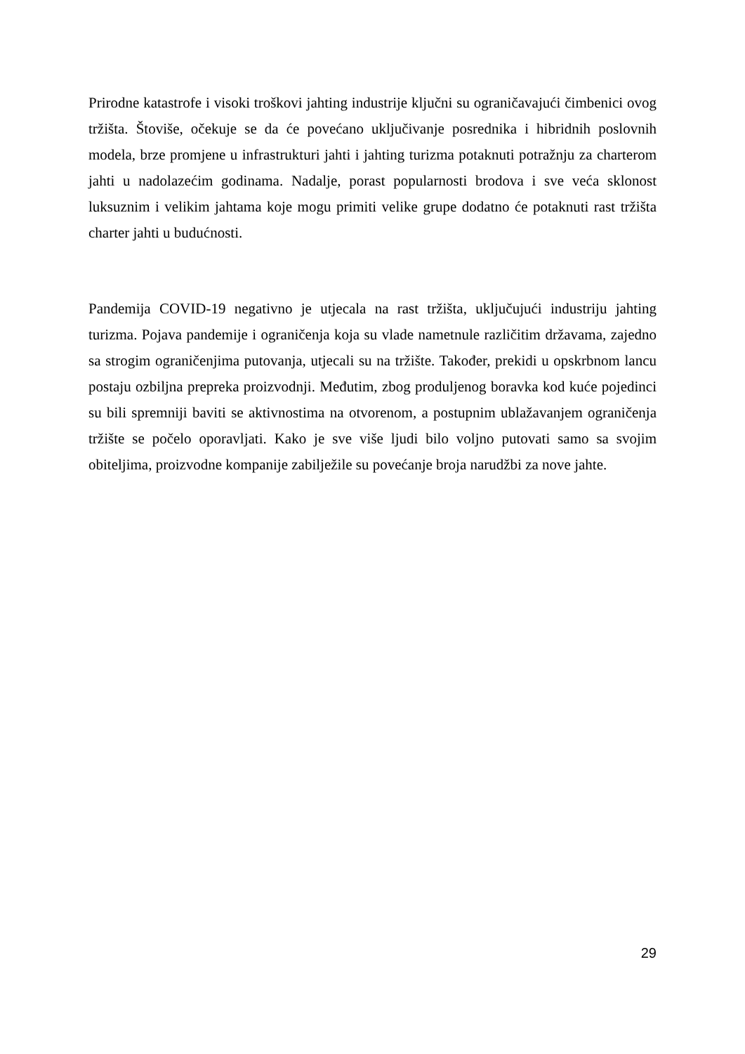Prirodne katastrofe i visoki troškovi jahting industrije ključni su ograničavajući čimbenici ovog tržišta. Štoviše, očekuje se da će povećano uključivanje posrednika i hibridnih poslovnih modela, brze promjene u infrastrukturi jahti i jahting turizma potaknuti potražnju za charterom jahti u nadolazećim godinama. Nadalje, porast popularnosti brodova i sve veća sklonost luksuznim i velikim jahtama koje mogu primiti velike grupe dodatno će potaknuti rast tržišta charter jahti u budućnosti.
Pandemija COVID-19 negativno je utjecala na rast tržišta, uključujući industriju jahting turizma. Pojava pandemije i ograničenja koja su vlade nametnule različitim državama, zajedno sa strogim ograničenjima putovanja, utjecali su na tržište. Također, prekidi u opskrbnom lancu postaju ozbiljna prepreka proizvodnji. Međutim, zbog produljenog boravka kod kuće pojedinci su bili spremniji baviti se aktivnostima na otvorenom, a postupnim ublažavanjem ograničenja tržište se počelo oporavljati. Kako je sve više ljudi bilo voljno putovati samo sa svojim obiteljima, proizvodne kompanije zabilježile su povećanje broja narudžbi za nove jahte.
29